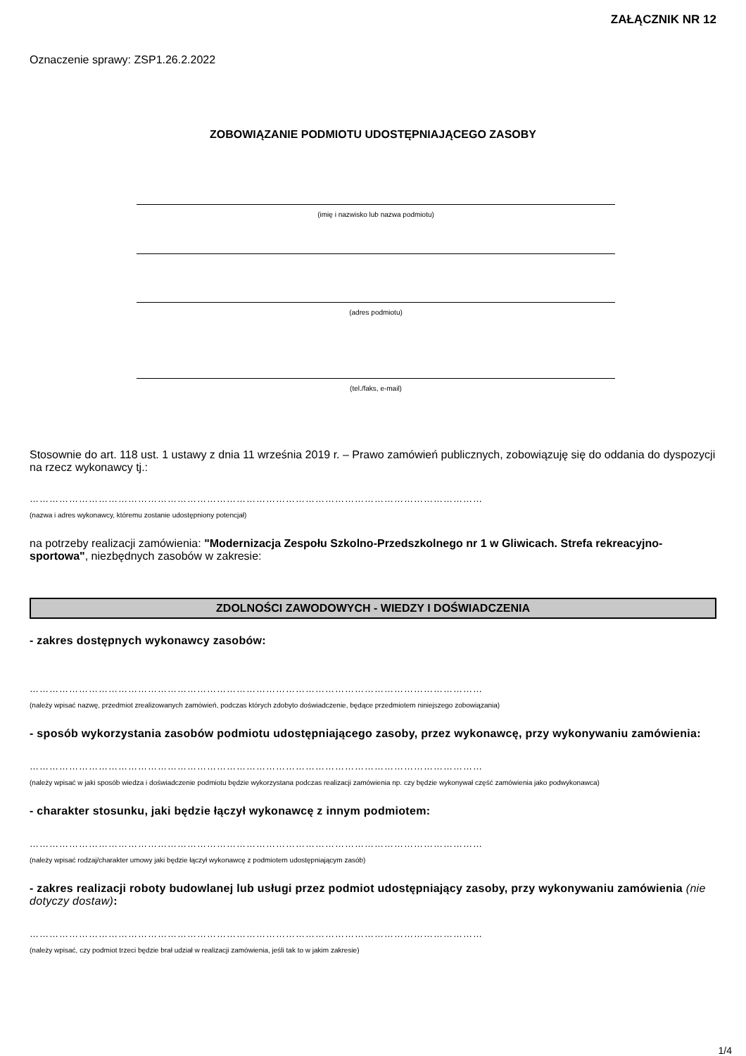ZAŁĄCZNIK NR 12
Oznaczenie sprawy: ZSP1.26.2.2022
ZOBOWIĄZANIE PODMIOTU UDOSTĘPNIAJĄCEGO ZASOBY
(imię i nazwisko lub nazwa podmiotu)
(adres podmiotu)
(tel./faks, e-mail)
Stosownie do art. 118 ust. 1 ustawy z dnia 11 września 2019 r. – Prawo zamówień publicznych, zobowiązuję się do oddania do dyspozycji na rzecz wykonawcy tj.:
…………………………………………………………………………………………………………………………
(nazwa i adres wykonawcy, któremu zostanie udostępniony potencjał)
na potrzeby realizacji zamówienia: "Modernizacja Zespołu Szkolno-Przedszkolnego nr 1 w Gliwicach. Strefa rekreacyjno-sportowa", niezbędnych zasobów w zakresie:
ZDOLNOŚCI ZAWODOWYCH - WIEDZY I DOŚWIADCZENIA
- zakres dostępnych wykonawcy zasobów:
…………………………………………………………………………………………………………………………
(należy wpisać nazwę, przedmiot zrealizowanych zamówień, podczas których zdobyto doświadczenie, będące przedmiotem niniejszego zobowiązania)
- sposób wykorzystania zasobów podmiotu udostępniającego zasoby, przez wykonawcę, przy wykonywaniu zamówienia:
…………………………………………………………………………………………………………………………
(należy wpisać w jaki sposób wiedza i doświadczenie podmiotu będzie wykorzystana podczas realizacji zamówienia np. czy będzie wykonywał część zamówienia jako podwykonawca)
- charakter stosunku, jaki będzie łączył wykonawcę z innym podmiotem:
…………………………………………………………………………………………………………………………
(należy wpisać rodzaj/charakter umowy jaki będzie łączył wykonawcę z podmiotem udostępniającym zasób)
- zakres realizacji roboty budowlanej lub usługi przez podmiot udostępniający zasoby, przy wykonywaniu zamówienia (nie dotyczy dostaw):
…………………………………………………………………………………………………………………………
(należy wpisać, czy podmiot trzeci będzie brał udział w realizacji zamówienia, jeśli tak to w jakim zakresie)
1/4